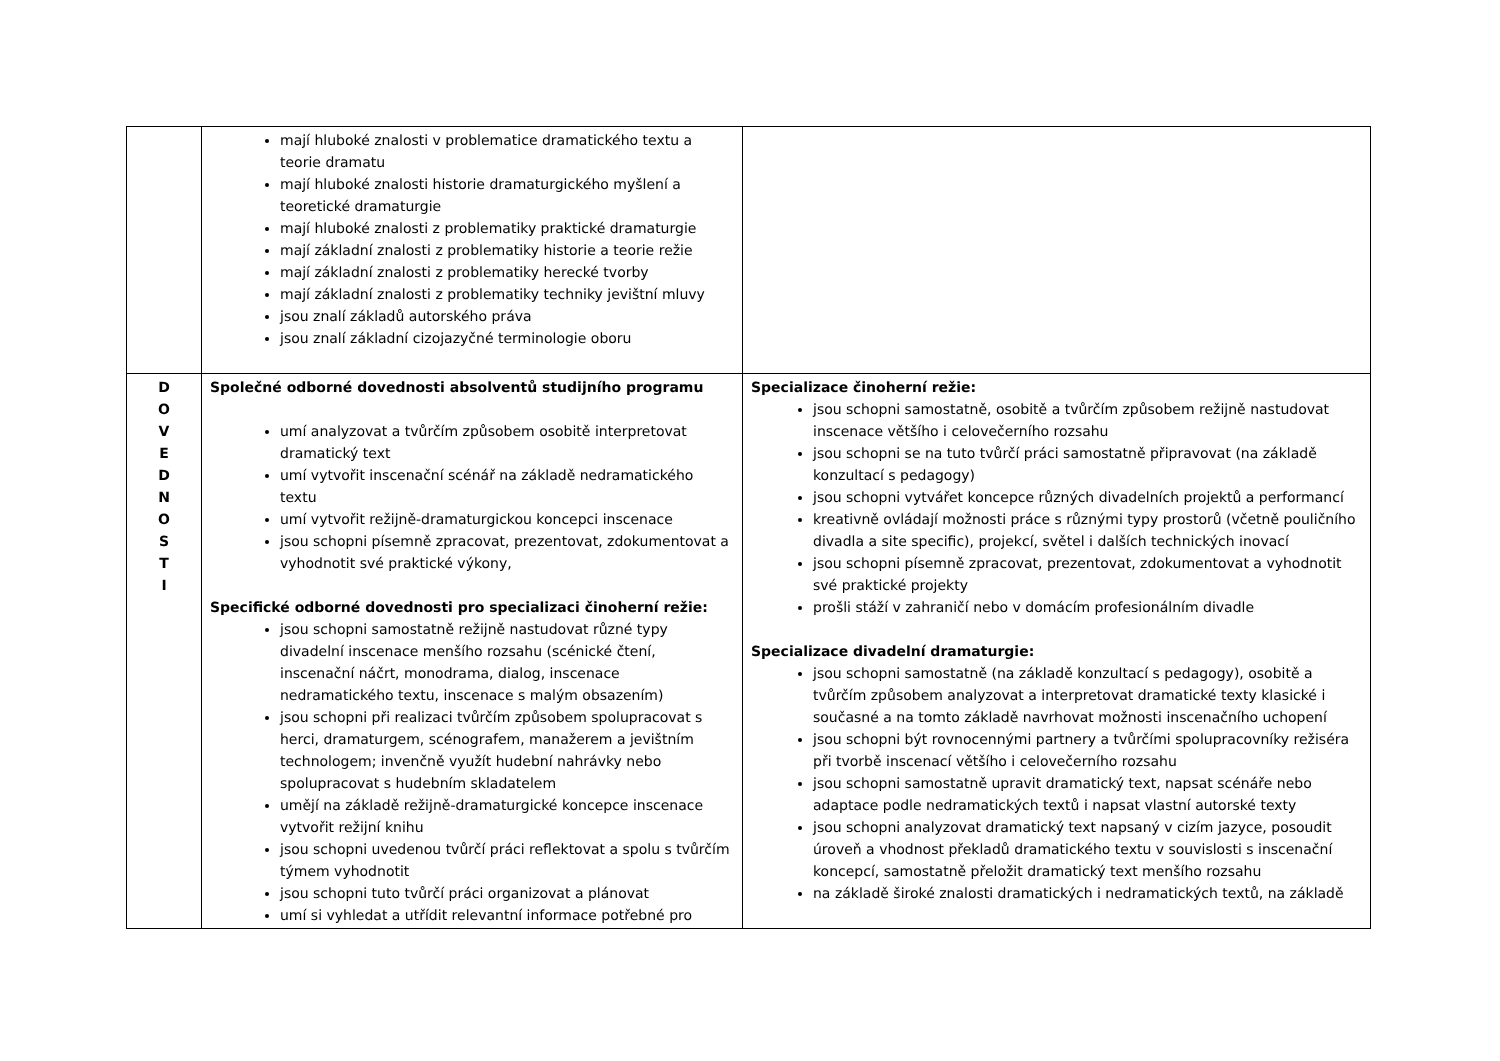| | mají hluboké znalosti v problematice dramatického textu a teorie dramatu mají hluboké znalosti historie dramaturgického myšlení a teoretické dramaturgie mají hluboké znalosti z problematiky praktické dramaturgie mají základní znalosti z problematiky historie a teorie režie mají základní znalosti z problematiky herecké tvorby mají základní znalosti z problematiky techniky jevištní mluvy jsou znalí základů autorského práva jsou znalí základní cizojazyčné terminologie oboru | |
| D O V E D N O S T I | Společné odborné dovednosti absolventů studijního programu umí analyzovat a tvůrčím způsobem osobitě interpretovat dramatický text umí vytvořit inscenační scénář na základě nedramatického textu umí vytvořit režijně-dramaturgickou koncepci inscenace jsou schopni písemně zpracovat, prezentovat, zdokumentovat a vyhodnotit své praktické výkony, Specifické odborné dovednosti pro specializaci činoherní režie: jsou schopni samostatně režijně nastudovat různé typy divadelní inscenace menšího rozsahu (scénické čtení, inscenační náčrt, monodrama, dialog, inscenace nedramatického textu, inscenace s malým obsazením) jsou schopni při realizaci tvůrčím způsobem spolupracovat s herci, dramaturgem, scénografem, manažerem a jevištním technologem; invenčně využít hudební nahrávky nebo spolupracovat s hudebním skladatelem umějí na základě režijně-dramaturgické koncepce inscenace vytvořit režijní knihu jsou schopni uvedenou tvůrčí práci reflektovat a spolu s tvůrčím týmem vyhodnotit jsou schopni tuto tvůrčí práci organizovat a plánovat umí si vyhledat a utřídit relevantní informace potřebné pro | Specializace činoherní režie: jsou schopni samostatně, osobitě a tvůrčím způsobem režijně nastudovat inscenace většího i celovečerního rozsahu jsou schopni se na tuto tvůrčí práci samostatně připravovat (na základě konzultací s pedagogy) jsou schopni vytvářet koncepce různých divadelních projektů a performancí kreativně ovládají možnosti práce s různými typy prostorů (včetně pouličního divadla a site specific), projekcí, světel i dalších technických inovací jsou schopni písemně zpracovat, prezentovat, zdokumentovat a vyhodnotit své praktické projekty prošli stáží v zahraničí nebo v domácím profesionálním divadle Specializace divadelní dramaturgie: jsou schopni samostatně (na základě konzultací s pedagogy), osobitě a tvůrčím způsobem analyzovat a interpretovat dramatické texty klasické i současné a na tomto základě navrhovat možnosti inscenačního uchopení jsou schopni být rovnocennými partnery a tvůrčími spolupracovníky režiséra při tvorbě inscenací většího i celovečerního rozsahu jsou schopni samostatně upravit dramatický text, napsat scénáře nebo adaptace podle nedramatických textů i napsat vlastní autorské texty jsou schopni analyzovat dramatický text napsaný v cizím jazyce, posoudit úroveň a vhodnost překladů dramatického textu v souvislosti s inscenační koncepcí, samostatně přeložit dramatický text menšího rozsahu na základě široké znalosti dramatických i nedramatických textů, na základě |